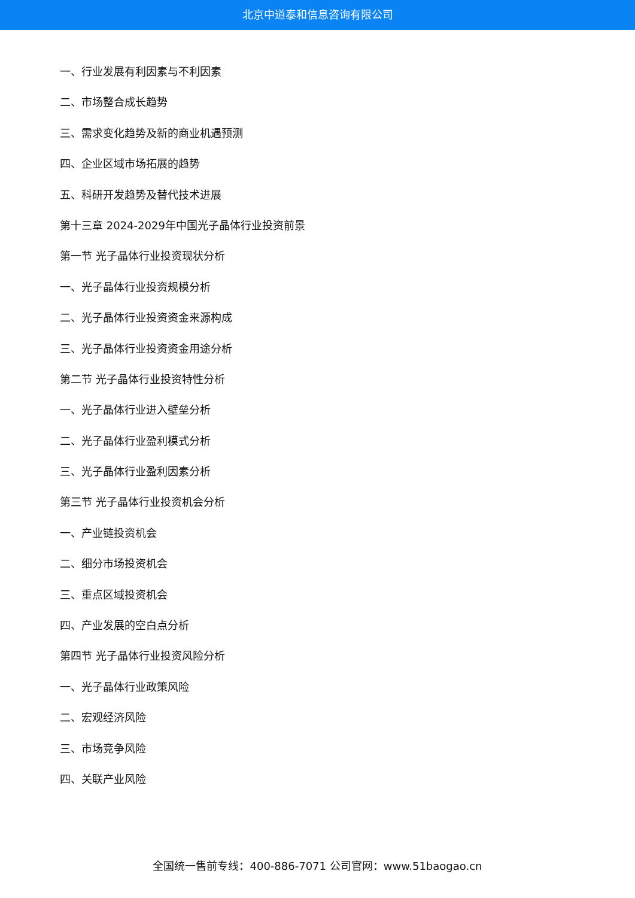北京中道泰和信息咨询有限公司
一、行业发展有利因素与不利因素
二、市场整合成长趋势
三、需求变化趋势及新的商业机遇预测
四、企业区域市场拓展的趋势
五、科研开发趋势及替代技术进展
第十三章 2024-2029年中国光子晶体行业投资前景
第一节 光子晶体行业投资现状分析
一、光子晶体行业投资规模分析
二、光子晶体行业投资资金来源构成
三、光子晶体行业投资资金用途分析
第二节 光子晶体行业投资特性分析
一、光子晶体行业进入壁垒分析
二、光子晶体行业盈利模式分析
三、光子晶体行业盈利因素分析
第三节 光子晶体行业投资机会分析
一、产业链投资机会
二、细分市场投资机会
三、重点区域投资机会
四、产业发展的空白点分析
第四节 光子晶体行业投资风险分析
一、光子晶体行业政策风险
二、宏观经济风险
三、市场竞争风险
四、关联产业风险
全国统一售前专线：400-886-7071 公司官网：www.51baogao.cn